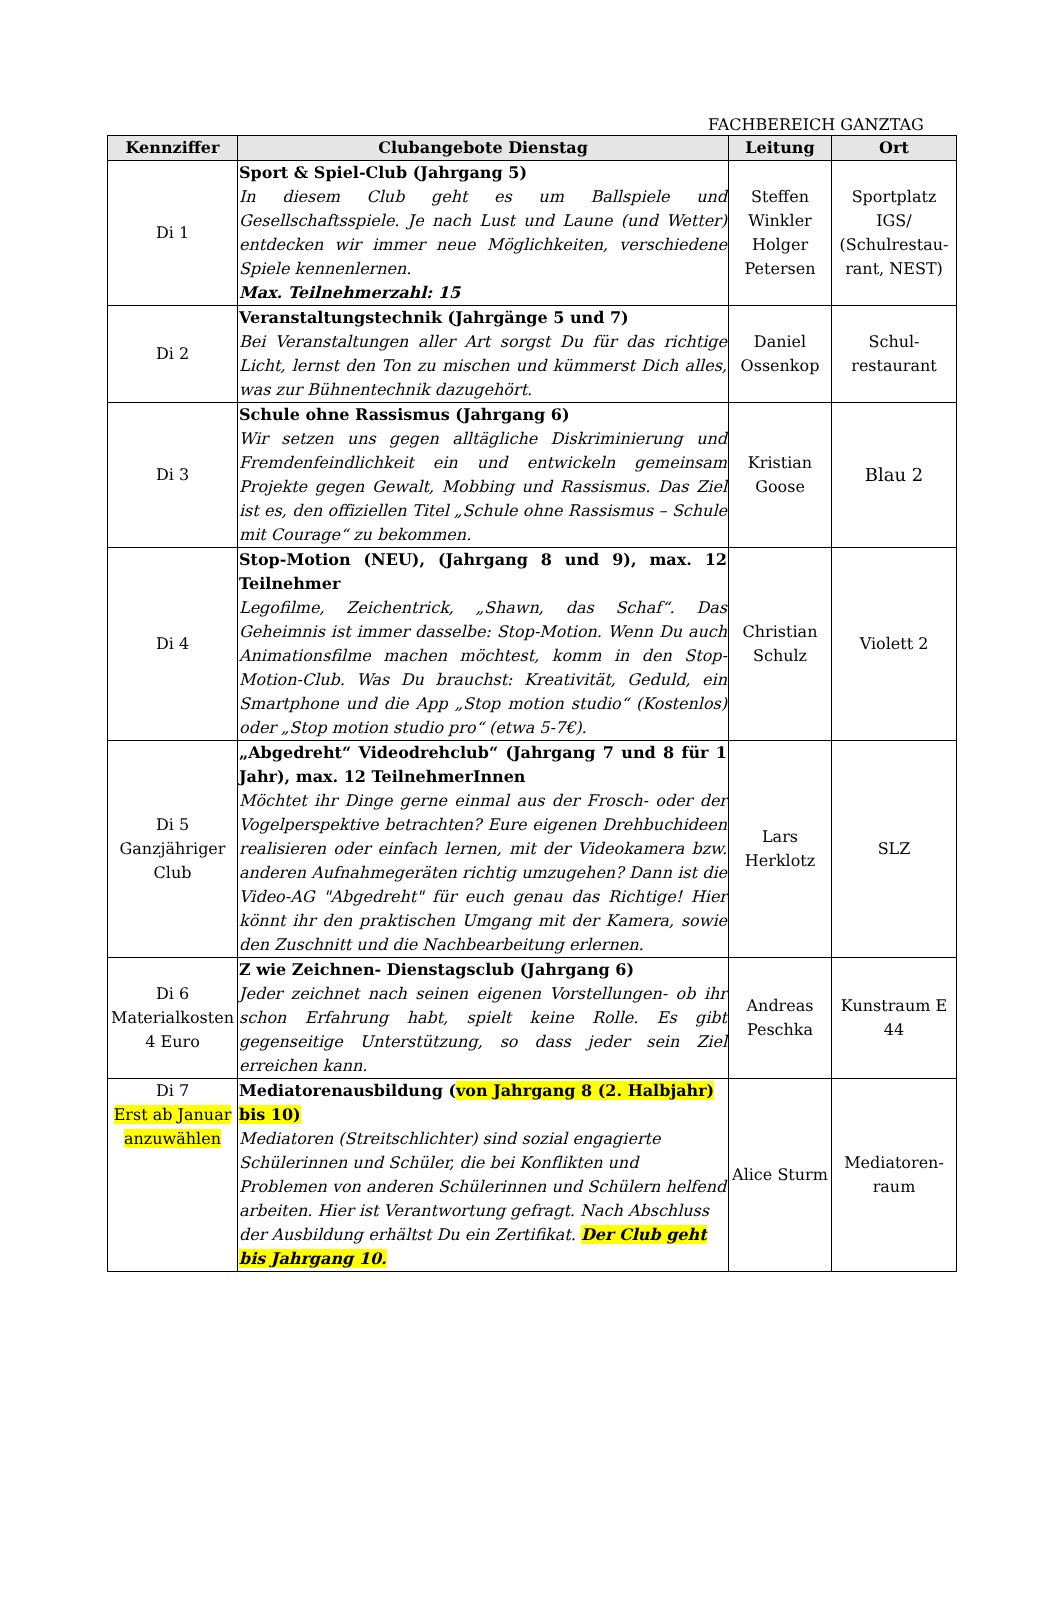FACHBEREICH GANZTAG
| Kennziffer | Clubangebote Dienstag | Leitung | Ort |
| --- | --- | --- | --- |
| Di 1 | Sport & Spiel-Club (Jahrgang 5) In diesem Club geht es um Ballspiele und Gesellschaftsspiele. Je nach Lust und Laune (und Wetter) entdecken wir immer neue Möglichkeiten, verschiedene Spiele kennenlernen. Max. Teilnehmerzahl: 15 | Steffen Winkler Holger Petersen | Sportplatz IGS/ (Schulrestau-rant, NEST) |
| Di 2 | Veranstaltungstechnik (Jahrgänge 5 und 7) Bei Veranstaltungen aller Art sorgst Du für das richtige Licht, lernst den Ton zu mischen und kümmerst Dich alles, was zur Bühnentechnik dazugehört. | Daniel Ossenkop | Schul-restaurant |
| Di 3 | Schule ohne Rassismus (Jahrgang 6) Wir setzen uns gegen alltägliche Diskriminierung und Fremdenfeindlichkeit ein und entwickeln gemeinsam Projekte gegen Gewalt, Mobbing und Rassismus. Das Ziel ist es, den offiziellen Titel „Schule ohne Rassismus – Schule mit Courage“ zu bekommen. | Kristian Goose | Blau 2 |
| Di 4 | Stop-Motion (NEU), (Jahrgang 8 und 9), max. 12 Teilnehmer Legofilme, Zeichentrick, „Shawn, das Schaf“. Das Geheimnis ist immer dasselbe: Stop-Motion. Wenn Du auch Animationsfilme machen möchtest, komm in den Stop-Motion-Club. Was Du brauchst: Kreativität, Geduld, ein Smartphone und die App „Stop motion studio“ (Kostenlos) oder „Stop motion studio pro“ (etwa 5-7€). | Christian Schulz | Violett 2 |
| Di 5 Ganzjähriger Club | „Abgedreht“ Videodrehclub“ (Jahrgang 7 und 8 für 1 Jahr), max. 12 TeilnehmerInnen Möchtet ihr Dinge gerne einmal aus der Frosch- oder der Vogelperspektive betrachten? Eure eigenen Drehbuchideen realisieren oder einfach lernen, mit der Videokamera bzw. anderen Aufnahmegeräten richtig umzugehen? Dann ist die Video-AG "Abgedreht" für euch genau das Richtige! Hier könnt ihr den praktischen Umgang mit der Kamera, sowie den Zuschnitt und die Nachbearbeitung erlernen. | Lars Herklotz | SLZ |
| Di 6 Materialkosten 4 Euro | Z wie Zeichnen- Dienstagsclub (Jahrgang 6) Jeder zeichnet nach seinen eigenen Vorstellungen- ob ihr schon Erfahrung habt, spielt keine Rolle. Es gibt gegenseitige Unterstützung, so dass jeder sein Ziel erreichen kann. | Andreas Peschka | Kunstraum E 44 |
| Di 7 Erst ab Januar anzuwählen | Mediatorenausbildung ( von Jahrgang 8 (2. Halbjahr) bis 10) Mediatoren (Streitschlichter) sind sozial engagierte Schülerinnen und Schüler, die bei Konflikten und Problemen von anderen Schülerinnen und Schülern helfend arbeiten. Hier ist Verantwortung gefragt. Nach Abschluss der Ausbildung erhältst Du ein Zertifikat. Der Club geht bis Jahrgang 10. | Alice Sturm | Mediatoren-raum |